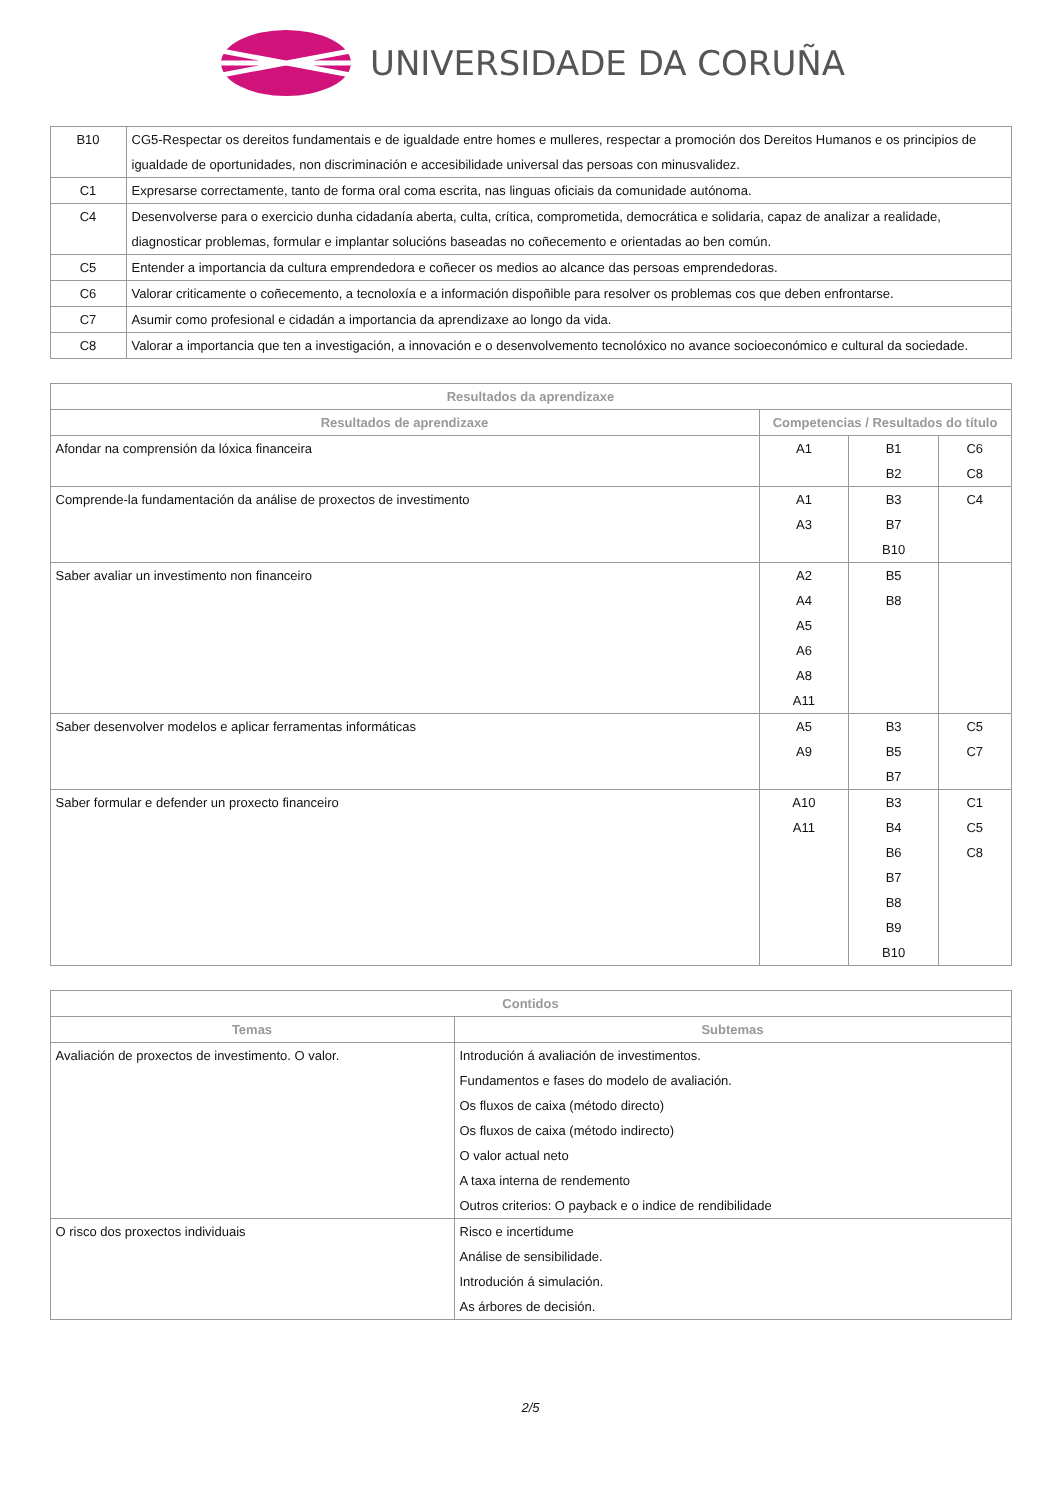UNIVERSIDADE DA CORUÑA
| B10 | CG5-Respectar os dereitos fundamentais e de igualdade entre homes e mulleres, respectar a promoción dos Dereitos Humanos e os principios de igualdade de oportunidades, non discriminación e accesibilidade universal das persoas con minusvalidez. |
| C1 | Expresarse correctamente, tanto de forma oral coma escrita, nas linguas oficiais da comunidade autónoma. |
| C4 | Desenvolverse para o exercicio dunha cidadanía aberta, culta, crítica, comprometida, democrática e solidaria, capaz de analizar a realidade, diagnosticar problemas, formular e implantar solucións baseadas no coñecemento e orientadas ao ben común. |
| C5 | Entender a importancia da cultura emprendedora e coñecer os medios ao alcance das persoas emprendedoras. |
| C6 | Valorar criticamente o coñecemento, a tecnoloxía e a información dispoñible para resolver os problemas cos que deben enfrontarse. |
| C7 | Asumir como profesional e cidadán a importancia da aprendizaxe ao longo da vida. |
| C8 | Valorar a importancia que ten a investigación, a innovación e o desenvolvemento tecnolóxico no avance socioeconómico e cultural da sociedade. |
| Resultados da aprendizaxe | | | |
| --- | --- | --- | --- |
| Resultados de aprendizaxe | Competencias / Resultados do título | | |
| Afondar na comprensión da lóxica financeira | A1 | B1 B2 | C6 C8 |
| Comprende-la fundamentación da análise de proxectos de investimento | A1 A3 | B3 B7 B10 | C4 |
| Saber avaliar un investimento non financeiro | A2 A4 A5 A6 A8 A11 | B5 B8 | |
| Saber desenvolver modelos e aplicar ferramentas informáticas | A5 A9 | B3 B5 B7 | C5 C7 |
| Saber formular e defender un proxecto financeiro | A10 A11 | B3 B4 B6 B7 B8 B9 B10 | C1 C5 C8 |
| Contidos | |
| --- | --- |
| Temas | Subtemas |
| Avaliación de proxectos de investimento. O valor. | Introdución á avaliación de investimentos. Fundamentos e fases do modelo de avaliación. Os fluxos de caixa (método directo) Os fluxos de caixa (método indirecto) O valor actual neto A taxa interna de rendemento Outros criterios: O payback e o indice de rendibilidade |
| O risco dos proxectos individuais | Risco e incertidume Análise de sensibilidade. Introdución á simulación. As árbores de decisión. |
2/5